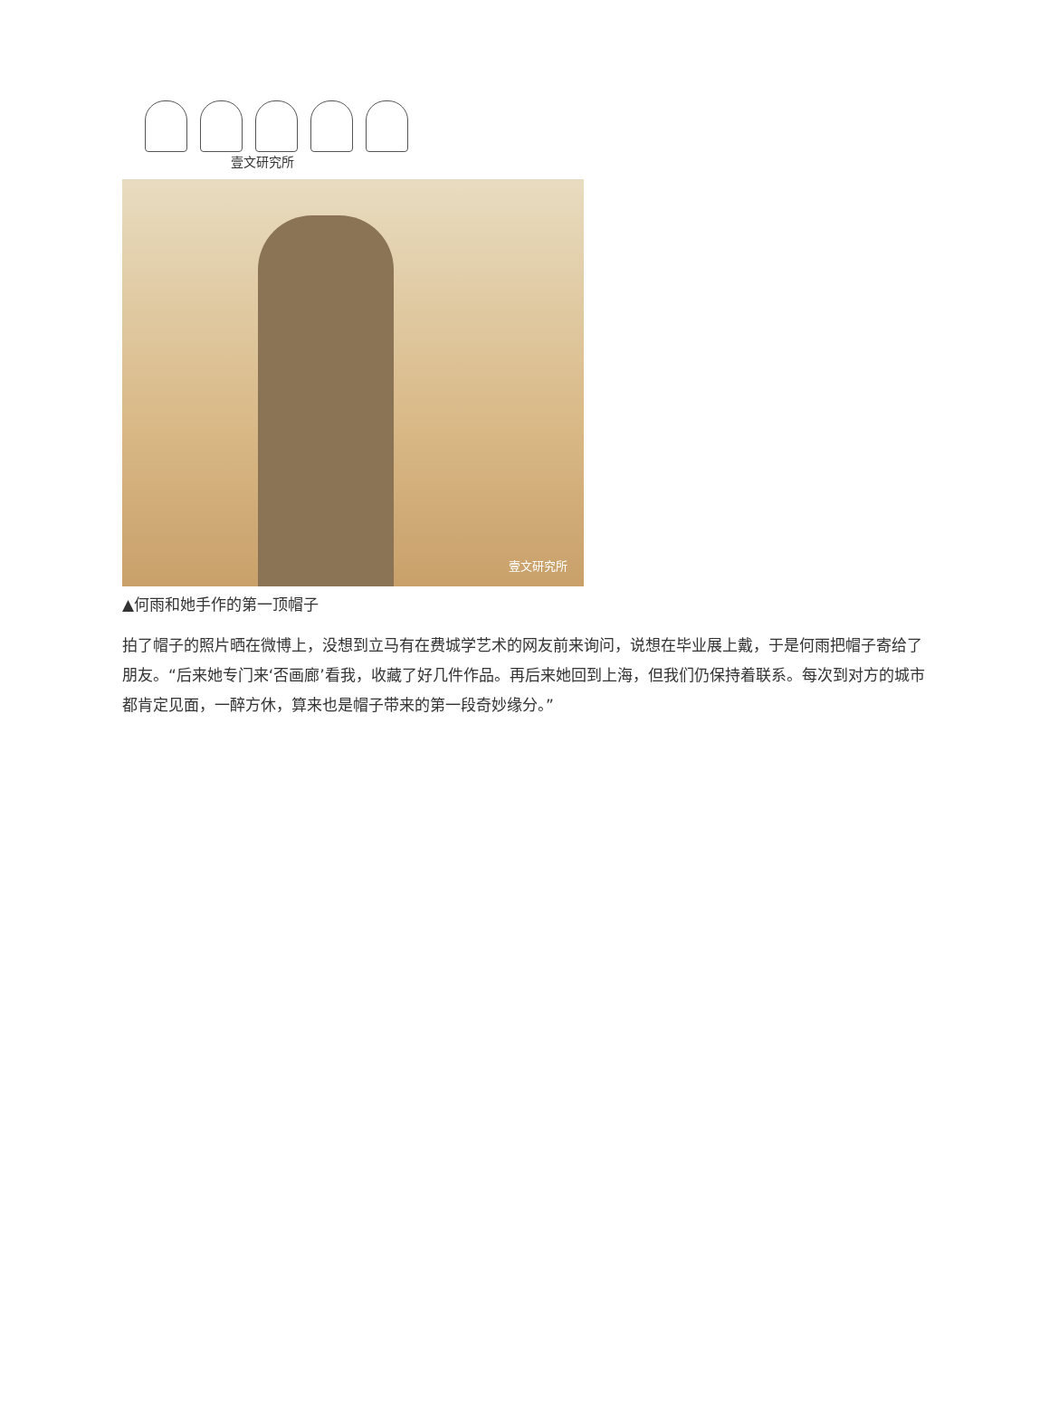壹文研究所
壹文研究所
▲何雨和她手作的第一顶帽子
拍了帽子的照片晒在微博上，没想到立马有在费城学艺术的网友前来询问，说想在毕业展上戴，于是何雨把帽子寄给了朋友。“后来她专门来‘否画廊’看我，收藏了好几件作品。再后来她回到上海，但我们仍保持着联系。每次到对方的城市都肯定见面，一醉方休，算来也是帽子带来的第一段奇妙缘分。”